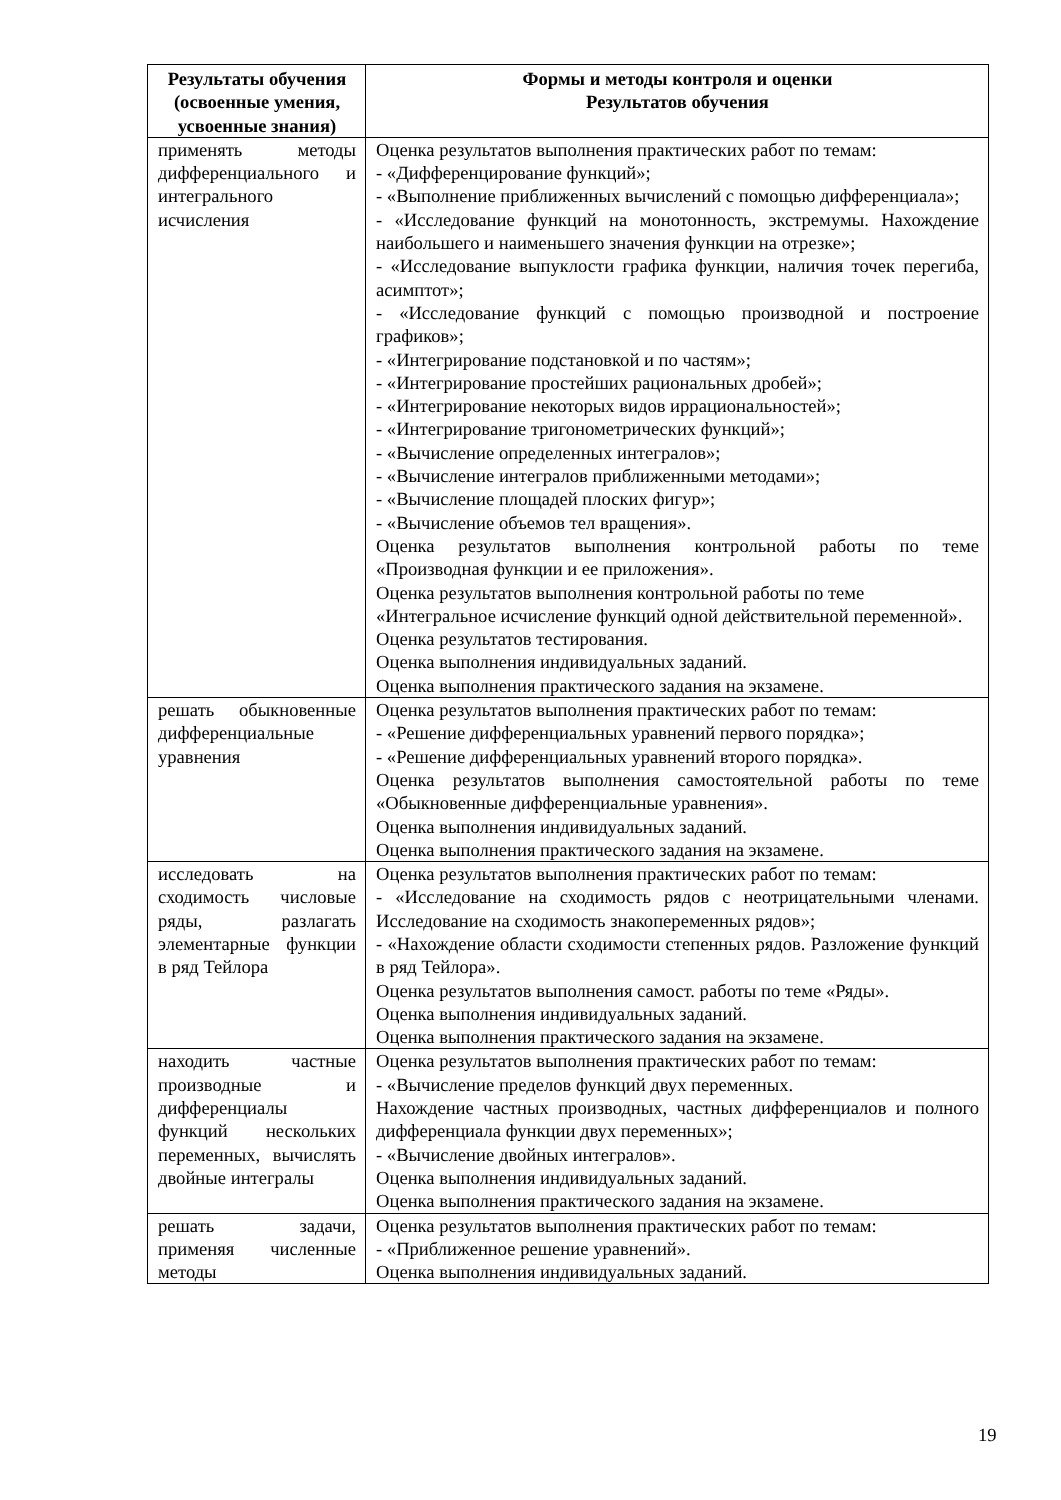| Результаты обучения (освоенные умения, усвоенные знания) | Формы и методы контроля и оценки Результатов обучения |
| --- | --- |
| применять методы дифференциального и интегрального исчисления | Оценка результатов выполнения практических работ по темам: - «Дифференцирование функций»; - «Выполнение приближенных вычислений с помощью дифференциала»; - «Исследование функций на монотонность, экстремумы. Нахождение наибольшего и наименьшего значения функции на отрезке»; - «Исследование выпуклости графика функции, наличия точек перегиба, асимптот»; - «Исследование функций с помощью производной и построение графиков»; - «Интегрирование подстановкой и по частям»; - «Интегрирование простейших рациональных дробей»; - «Интегрирование некоторых видов иррациональностей»; - «Интегрирование тригонометрических функций»; - «Вычисление определенных интегралов»; - «Вычисление интегралов приближенными методами»; - «Вычисление площадей плоских фигур»; - «Вычисление объемов тел вращения». Оценка результатов выполнения контрольной работы по теме «Производная функции и ее приложения». Оценка результатов выполнения контрольной работы по теме «Интегральное исчисление функций одной действительной переменной». Оценка результатов тестирования. Оценка выполнения индивидуальных заданий. Оценка выполнения практического задания на экзамене. |
| решать обыкновенные дифференциальные уравнения | Оценка результатов выполнения практических работ по темам: - «Решение дифференциальных уравнений первого порядка»; - «Решение дифференциальных уравнений второго порядка». Оценка результатов выполнения самостоятельной работы по теме «Обыкновенные дифференциальные уравнения». Оценка выполнения индивидуальных заданий. Оценка выполнения практического задания на экзамене. |
| исследовать на сходимость числовые ряды, разлагать элементарные функции в ряд Тейлора | Оценка результатов выполнения практических работ по темам: - «Исследование на сходимость рядов с неотрицательными членами. Исследование на сходимость знакопеременных рядов»; - «Нахождение области сходимости степенных рядов. Разложение функций в ряд Тейлора». Оценка результатов выполнения самост. работы по теме «Ряды». Оценка выполнения индивидуальных заданий. Оценка выполнения практического задания на экзамене. |
| находить частные производные и дифференциалы функций нескольких переменных, вычислять двойные интегралы | Оценка результатов выполнения практических работ по темам: - «Вычисление пределов функций двух переменных. Нахождение частных производных, частных дифференциалов и полного дифференциала функции двух переменных»; - «Вычисление двойных интегралов». Оценка выполнения индивидуальных заданий. Оценка выполнения практического задания на экзамене. |
| решать задачи, применяя численные методы | Оценка результатов выполнения практических работ по темам: - «Приближенное решение уравнений». Оценка выполнения индивидуальных заданий. |
19